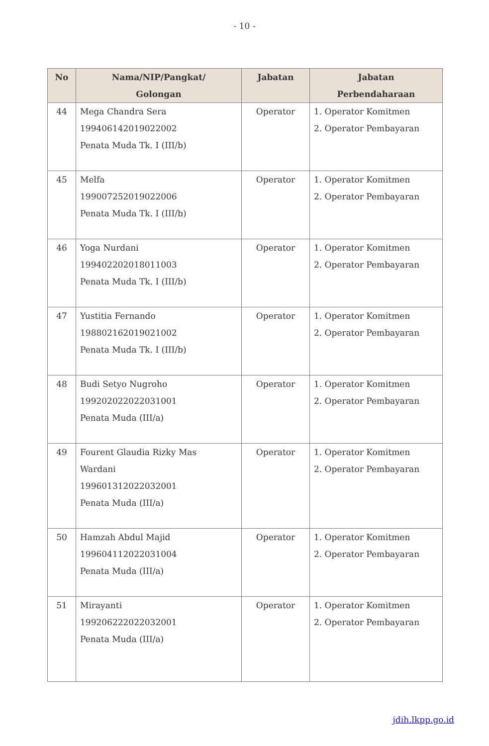- 10 -
| No | Nama/NIP/Pangkat/ Golongan | Jabatan | Jabatan Perbendaharaan |
| --- | --- | --- | --- |
| 44 | Mega Chandra Sera 199406142019022002 Penata Muda Tk. I (III/b) | Operator | 1. Operator Komitmen 2. Operator Pembayaran |
| 45 | Melfa 199007252019022006 Penata Muda Tk. I (III/b) | Operator | 1. Operator Komitmen 2. Operator Pembayaran |
| 46 | Yoga Nurdani 199402202018011003 Penata Muda Tk. I (III/b) | Operator | 1. Operator Komitmen 2. Operator Pembayaran |
| 47 | Yustitia Fernando 198802162019021002 Penata Muda Tk. I (III/b) | Operator | 1. Operator Komitmen 2. Operator Pembayaran |
| 48 | Budi Setyo Nugroho 199202022022031001 Penata Muda (III/a) | Operator | 1. Operator Komitmen 2. Operator Pembayaran |
| 49 | Fourent Glaudia Rizky Mas Wardani 199601312022032001 Penata Muda (III/a) | Operator | 1. Operator Komitmen 2. Operator Pembayaran |
| 50 | Hamzah Abdul Majid 199604112022031004 Penata Muda (III/a) | Operator | 1. Operator Komitmen 2. Operator Pembayaran |
| 51 | Mirayanti 199206222022032001 Penata Muda (III/a) | Operator | 1. Operator Komitmen 2. Operator Pembayaran |
jdih.lkpp.go.id